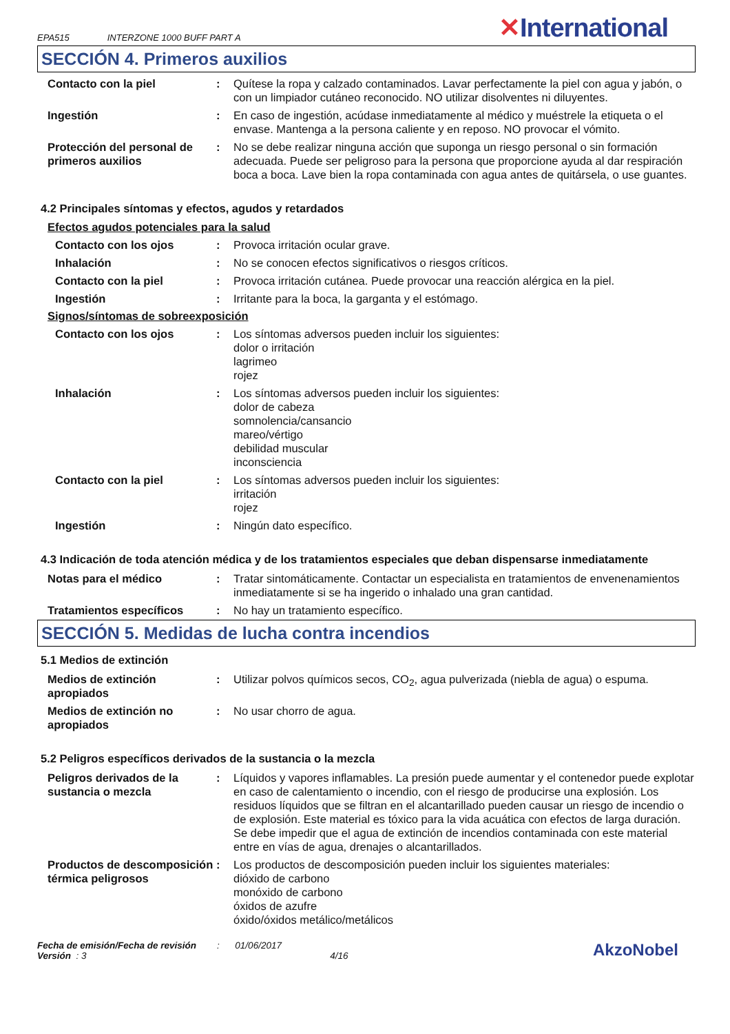EPA515 INTERZONE 1000 BUFF PART A
✕International
SECCIÓN 4. Primeros auxilios
Contacto con la piel : Quítese la ropa y calzado contaminados. Lavar perfectamente la piel con agua y jabón, o con un limpiador cutáneo reconocido. NO utilizar disolventes ni diluyentes.
Ingestión : En caso de ingestión, acúdase inmediatamente al médico y muéstrele la etiqueta o el envase. Mantenga a la persona caliente y en reposo. NO provocar el vómito.
Protección del personal de primeros auxilios
: No se debe realizar ninguna acción que suponga un riesgo personal o sin formación adecuada. Puede ser peligroso para la persona que proporcione ayuda al dar respiración boca a boca. Lave bien la ropa contaminada con agua antes de quitársela, o use guantes.
4.2 Principales síntomas y efectos, agudos y retardados
Efectos agudos potenciales para la salud
Contacto con los ojos : Provoca irritación ocular grave.
Inhalación : No se conocen efectos significativos o riesgos críticos.
Contacto con la piel : Provoca irritación cutánea. Puede provocar una reacción alérgica en la piel.
Ingestión : Irritante para la boca, la garganta y el estómago.
Signos/síntomas de sobreexposición
Contacto con los ojos : Los síntomas adversos pueden incluir los siguientes:
dolor o irritación
lagrimeo
rojez
Inhalación : Los síntomas adversos pueden incluir los siguientes:
dolor de cabeza
somnolencia/cansancio
mareo/vértigo
debilidad muscular
inconsciencia
Contacto con la piel : Los síntomas adversos pueden incluir los siguientes:
irritación
rojez
Ingestión : Ningún dato específico.
4.3 Indicación de toda atención médica y de los tratamientos especiales que deban dispensarse inmediatamente
Notas para el médico : Tratar sintomáticamente. Contactar un especialista en tratamientos de envenenamientos inmediatamente si se ha ingerido o inhalado una gran cantidad.
Tratamientos específicos : No hay un tratamiento específico.
SECCIÓN 5. Medidas de lucha contra incendios
5.1 Medios de extinción
Medios de extinción apropiados
: Utilizar polvos químicos secos, CO<sub>2</sub>, agua pulverizada (niebla de agua) o espuma.
Medios de extinción no apropiados
: No usar chorro de agua.
5.2 Peligros específicos derivados de la sustancia o la mezcla
Peligros derivados de la sustancia o mezcla
: Líquidos y vapores inflamables. La presión puede aumentar y el contenedor puede explotar en caso de calentamiento o incendio, con el riesgo de producirse una explosión. Los residuos líquidos que se filtran en el alcantarillado pueden causar un riesgo de incendio o de explosión. Este material es tóxico para la vida acuática con efectos de larga duración. Se debe impedir que el agua de extinción de incendios contaminada con este material entre en vías de agua, drenajes o alcantarillados.
Productos de descomposición térmica peligrosos
: Los productos de descomposición pueden incluir los siguientes materiales:
dióxido de carbono
monóxido de carbono
óxidos de azufre
óxido/óxidos metálico/metálicos
Fecha de emisión/Fecha de revisión : 01/06/2017
Versión : 3 4/16
AkzoNobel